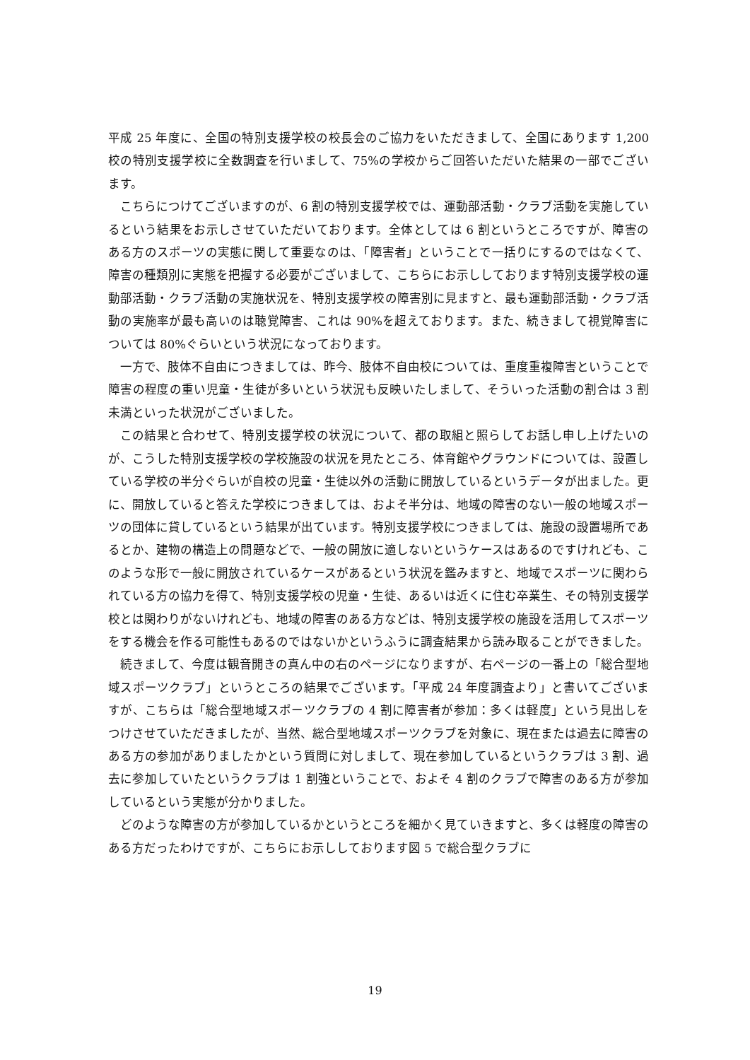平成 25 年度に、全国の特別支援学校の校長会のご協力をいただきまして、全国にあります 1,200 校の特別支援学校に全数調査を行いまして、75%の学校からご回答いただいた結果の一部でございます。
こちらにつけてございますのが、6 割の特別支援学校では、運動部活動・クラブ活動を実施しているという結果をお示しさせていただいております。全体としては 6 割というところですが、障害のある方のスポーツの実態に関して重要なのは、「障害者」ということで一括りにするのではなくて、障害の種類別に実態を把握する必要がございまして、こちらにお示ししております特別支援学校の運動部活動・クラブ活動の実施状況を、特別支援学校の障害別に見ますと、最も運動部活動・クラブ活動の実施率が最も高いのは聴覚障害、これは 90%を超えております。また、続きまして視覚障害については 80%ぐらいという状況になっております。
一方で、肢体不自由につきましては、昨今、肢体不自由校については、重度重複障害ということで障害の程度の重い児童・生徒が多いという状況も反映いたしまして、そういった活動の割合は 3 割未満といった状況がございました。
この結果と合わせて、特別支援学校の状況について、都の取組と照らしてお話し申し上げたいのが、こうした特別支援学校の学校施設の状況を見たところ、体育館やグラウンドについては、設置している学校の半分ぐらいが自校の児童・生徒以外の活動に開放しているというデータが出ました。更に、開放していると答えた学校につきましては、およそ半分は、地域の障害のない一般の地域スポーツの団体に貸しているという結果が出ています。特別支援学校につきましては、施設の設置場所であるとか、建物の構造上の問題などで、一般の開放に適しないというケースはあるのですけれども、このような形で一般に開放されているケースがあるという状況を鑑みますと、地域でスポーツに関わられている方の協力を得て、特別支援学校の児童・生徒、あるいは近くに住む卒業生、その特別支援学校とは関わりがないけれども、地域の障害のある方などは、特別支援学校の施設を活用してスポーツをする機会を作る可能性もあるのではないかというふうに調査結果から読み取ることができました。
続きまして、今度は観音開きの真ん中の右のページになりますが、右ページの一番上の「総合型地域スポーツクラブ」というところの結果でございます。「平成 24 年度調査より」と書いてございますが、こちらは「総合型地域スポーツクラブの 4 割に障害者が参加：多くは軽度」という見出しをつけさせていただきましたが、当然、総合型地域スポーツクラブを対象に、現在または過去に障害のある方の参加がありましたかという質問に対しまして、現在参加しているというクラブは 3 割、過去に参加していたというクラブは 1 割強ということで、およそ 4 割のクラブで障害のある方が参加しているという実態が分かりました。
どのような障害の方が参加しているかというところを細かく見ていきますと、多くは軽度の障害のある方だったわけですが、こちらにお示ししております図 5 で総合型クラブに
19